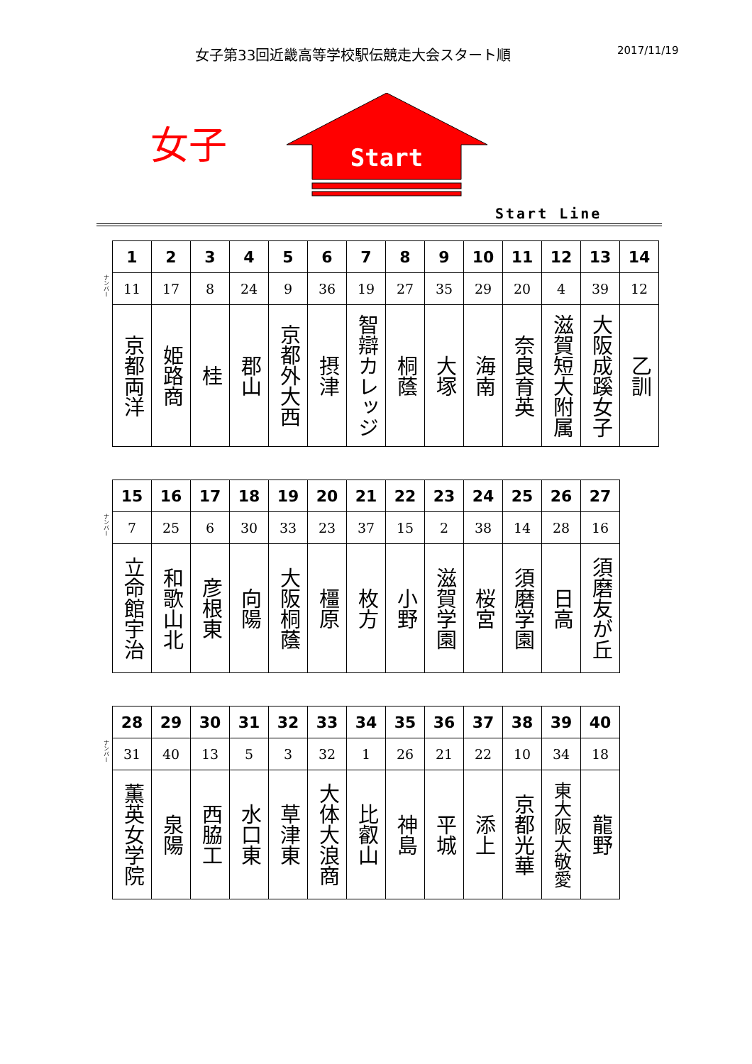女子第33回近畿高等学校駅伝競走大会スタート順
2017/11/19
女子
Start
Start Line
ナンバー
| 1 | 2 | 3 | 4 | 5 | 6 | 7 | 8 | 9 | 10 | 11 | 12 | 13 | 14 |
| --- | --- | --- | --- | --- | --- | --- | --- | --- | --- | --- | --- | --- | --- |
| 11 | 17 | 8 | 24 | 9 | 36 | 19 | 27 | 35 | 29 | 20 | 4 | 39 | 12 |
| 京都両洋 | 姫路商 | 桂 | 郡山 | 京都外大西 | 摂津 | 智辯カレッジ | 桐蔭 | 大塚 | 海南 | 奈良育英 | 滋賀短大附属 | 大阪成蹊女子 | 乙訓 |
ナンバー
| 15 | 16 | 17 | 18 | 19 | 20 | 21 | 22 | 23 | 24 | 25 | 26 | 27 |
| --- | --- | --- | --- | --- | --- | --- | --- | --- | --- | --- | --- | --- |
| 7 | 25 | 6 | 30 | 33 | 23 | 37 | 15 | 2 | 38 | 14 | 28 | 16 |
| 立命館宇治 | 和歌山北 | 彦根東 | 向陽 | 大阪桐蔭 | 橿原 | 枚方 | 小野 | 滋賀学園 | 桜宮 | 須磨学園 | 日高 | 須磨友が丘 |
ナンバー
| 28 | 29 | 30 | 31 | 32 | 33 | 34 | 35 | 36 | 37 | 38 | 39 | 40 |
| --- | --- | --- | --- | --- | --- | --- | --- | --- | --- | --- | --- | --- |
| 31 | 40 | 13 | 5 | 3 | 32 | 1 | 26 | 21 | 22 | 10 | 34 | 18 |
| 薫英女学院 | 泉陽 | 西脇工 | 水口東 | 草津東 | 大体大浪商 | 比叡山 | 神島 | 平城 | 添上 | 京都光華 | 東大阪大敬愛 | 龍野 |